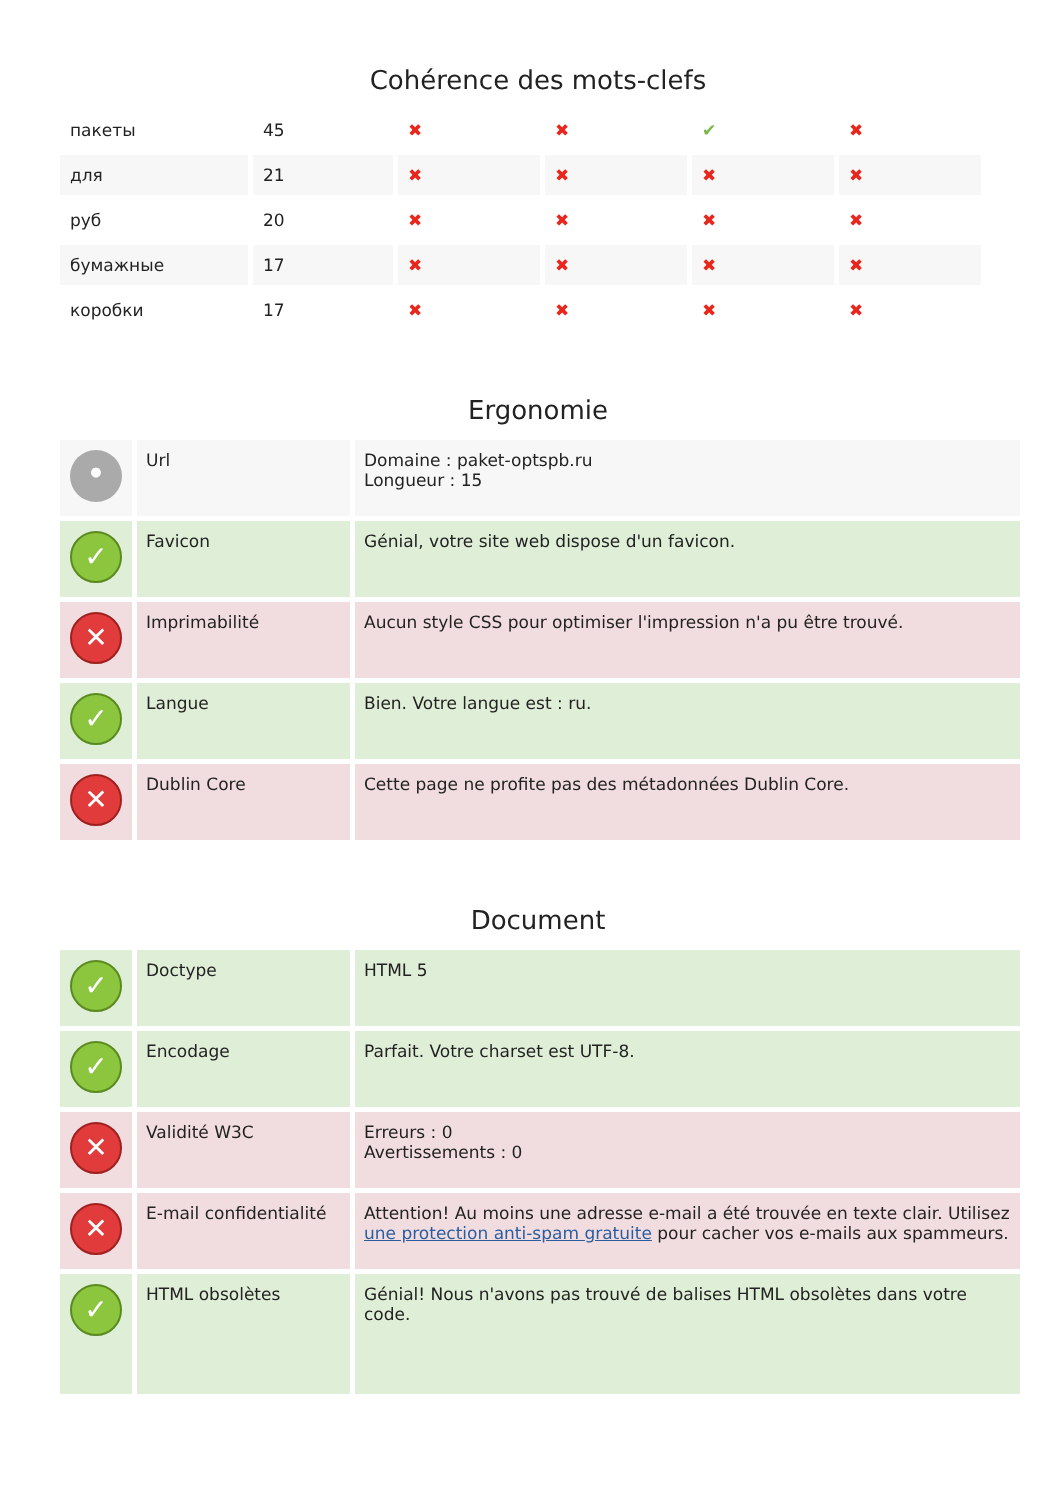Cohérence des mots-clefs
| пакеты | 45 | ✖ | ✖ | ✔ | ✖ |
| для | 21 | ✖ | ✖ | ✖ | ✖ |
| руб | 20 | ✖ | ✖ | ✖ | ✖ |
| бумажные | 17 | ✖ | ✖ | ✖ | ✖ |
| коробки | 17 | ✖ | ✖ | ✖ | ✖ |
Ergonomie
| • | Url | Domaine : paket-optspb.ru Longueur : 15 |
| ✓ | Favicon | Génial, votre site web dispose d'un favicon. |
| ✕ | Imprimabilité | Aucun style CSS pour optimiser l'impression n'a pu être trouvé. |
| ✓ | Langue | Bien. Votre langue est : ru. |
| ✕ | Dublin Core | Cette page ne profite pas des métadonnées Dublin Core. |
Document
| ✓ | Doctype | HTML 5 |
| ✓ | Encodage | Parfait. Votre charset est UTF-8. |
| ✕ | Validité W3C | Erreurs : 0 Avertissements : 0 |
| ✕ | E-mail confidentialité | Attention! Au moins une adresse e-mail a été trouvée en texte clair. Utilisez une protection anti-spam gratuite pour cacher vos e-mails aux spammeurs. |
| ✓ | HTML obsolètes | Génial! Nous n'avons pas trouvé de balises HTML obsolètes dans votre code. |